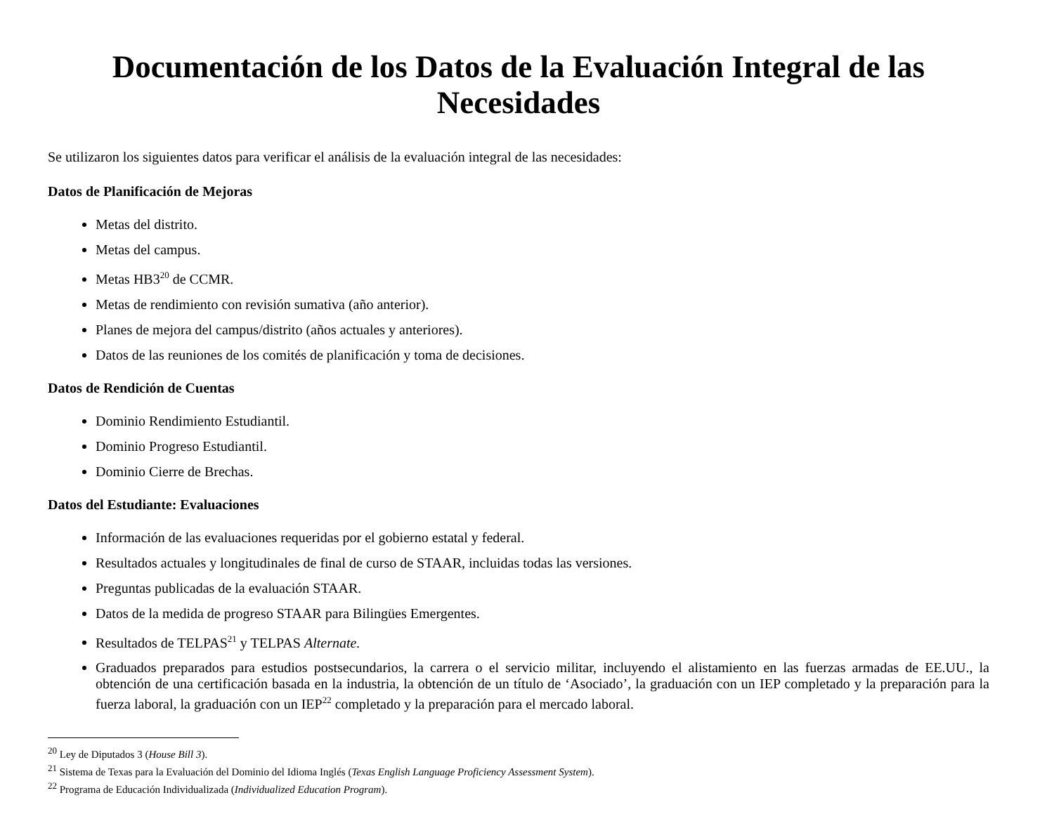Documentación de los Datos de la Evaluación Integral de las Necesidades
Se utilizaron los siguientes datos para verificar el análisis de la evaluación integral de las necesidades:
Datos de Planificación de Mejoras
Metas del distrito.
Metas del campus.
Metas HB3<sup>20</sup> de CCMR.
Metas de rendimiento con revisión sumativa (año anterior).
Planes de mejora del campus/distrito (años actuales y anteriores).
Datos de las reuniones de los comités de planificación y toma de decisiones.
Datos de Rendición de Cuentas
Dominio Rendimiento Estudiantil.
Dominio Progreso Estudiantil.
Dominio Cierre de Brechas.
Datos del Estudiante: Evaluaciones
Información de las evaluaciones requeridas por el gobierno estatal y federal.
Resultados actuales y longitudinales de final de curso de STAAR, incluidas todas las versiones.
Preguntas publicadas de la evaluación STAAR.
Datos de la medida de progreso STAAR para Bilingües Emergentes.
Resultados de TELPAS<sup>21</sup> y TELPAS Alternate.
Graduados preparados para estudios postsecundarios, la carrera o el servicio militar, incluyendo el alistamiento en las fuerzas armadas de EE.UU., la obtención de una certificación basada en la industria, la obtención de un título de ‘Asociado’, la graduación con un IEP completado y la preparación para la fuerza laboral, la graduación con un IEP<sup>22</sup> completado y la preparación para el mercado laboral.
<sup>20</sup> Ley de Diputados 3 (House Bill 3).
<sup>21</sup> Sistema de Texas para la Evaluación del Dominio del Idioma Inglés (Texas English Language Proficiency Assessment System).
<sup>22</sup> Programa de Educación Individualizada (Individualized Education Program).